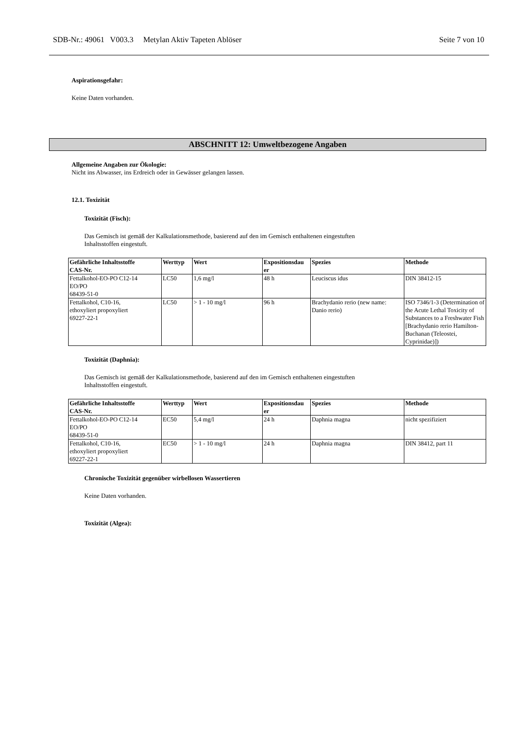SDB-Nr.: 49061 V003.3 Metylan Aktiv Tapeten Ablöser Seite 7 von 10
Aspirationsgefahr:
Keine Daten vorhanden.
ABSCHNITT 12: Umweltbezogene Angaben
Allgemeine Angaben zur Ökologie:
Nicht ins Abwasser, ins Erdreich oder in Gewässer gelangen lassen.
12.1. Toxizität
Toxizität (Fisch):
Das Gemisch ist gemäß der Kalkulationsmethode, basierend auf den im Gemisch enthaltenen eingestuften
Inhaltsstoffen eingestuft.
| Gefährliche Inhaltsstoffe CAS-Nr. | Werttyp | Wert | Expositionsdau er | Spezies | Methode |
| --- | --- | --- | --- | --- | --- |
| Fettalkohol-EO-PO C12-14 EO/PO 68439-51-0 | LC50 | 1,6 mg/l | 48 h | Leuciscus idus | DIN 38412-15 |
| Fettalkohol, C10-16, ethoxyliert propoxyliert 69227-22-1 | LC50 | > 1 - 10 mg/l | 96 h | Brachydanio rerio (new name: Danio rerio) | ISO 7346/1-3 (Determination of the Acute Lethal Toxicity of Substances to a Freshwater Fish [Brachydanio rerio Hamilton-Buchanan (Teleostei, Cyprinidae)]) |
Toxizität (Daphnia):
Das Gemisch ist gemäß der Kalkulationsmethode, basierend auf den im Gemisch enthaltenen eingestuften
Inhaltsstoffen eingestuft.
| Gefährliche Inhaltsstoffe CAS-Nr. | Werttyp | Wert | Expositionsdau er | Spezies | Methode |
| --- | --- | --- | --- | --- | --- |
| Fettalkohol-EO-PO C12-14 EO/PO 68439-51-0 | EC50 | 5,4 mg/l | 24 h | Daphnia magna | nicht spezifiziert |
| Fettalkohol, C10-16, ethoxyliert propoxyliert 69227-22-1 | EC50 | > 1 - 10 mg/l | 24 h | Daphnia magna | DIN 38412, part 11 |
Chronische Toxizität gegenüber wirbellosen Wassertieren
Keine Daten vorhanden.
Toxizität (Algea):